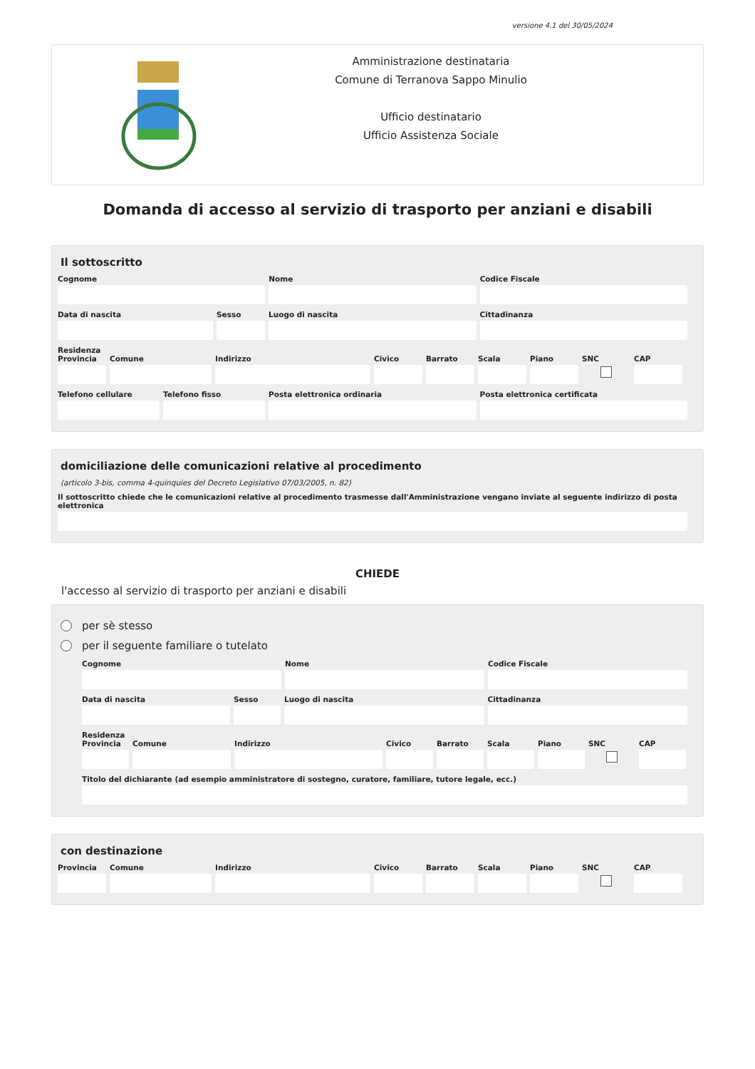versione 4.1 del 30/05/2024
Amministrazione destinataria
Comune di Terranova Sappo Minulio
Ufficio destinatario
Ufficio Assistenza Sociale
Domanda di accesso al servizio di trasporto per anziani e disabili
Il sottoscritto
Cognome Nome Codice Fiscale
Data di nascita Sesso Luogo di nascita Cittadinanza
Residenza
Provincia Comune Indirizzo Civico Barrato Scala Piano SNC CAP
Telefono cellulare Telefono fisso Posta elettronica ordinaria Posta elettronica certificata
domiciliazione delle comunicazioni relative al procedimento
(articolo 3-bis, comma 4-quinquies del Decreto Legislativo 07/03/2005, n. 82)
Il sottoscritto chiede che le comunicazioni relative al procedimento trasmesse dall'Amministrazione vengano inviate al seguente indirizzo di posta elettronica
CHIEDE
l'accesso al servizio di trasporto per anziani e disabili
per sè stesso
per il seguente familiare o tutelato
Cognome Nome Codice Fiscale
Data di nascita Sesso Luogo di nascita Cittadinanza
Residenza
Provincia Comune Indirizzo Civico Barrato Scala Piano SNC CAP
Titolo del dichiarante (ad esempio amministratore di sostegno, curatore, familiare, tutore legale, ecc.)
con destinazione
Provincia Comune Indirizzo Civico Barrato Scala Piano SNC CAP